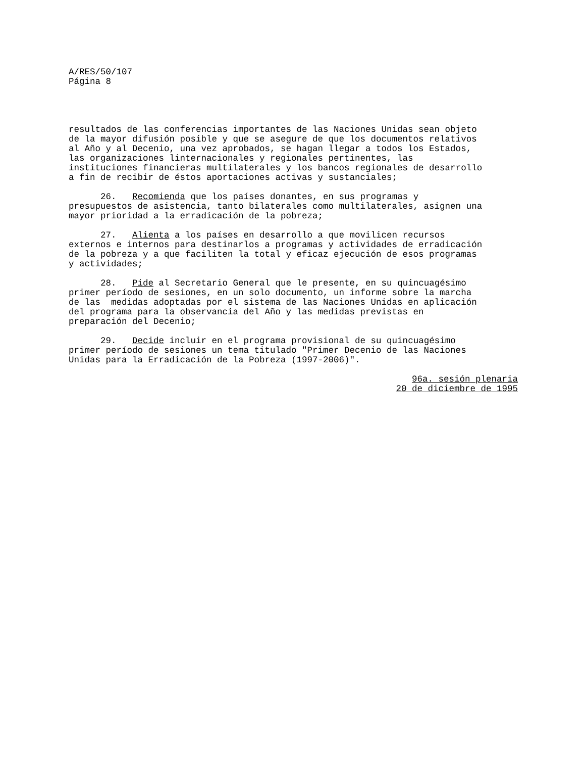A/RES/50/107 Página 8
resultados de las conferencias importantes de las Naciones Unidas sean objeto de la mayor difusión posible y que se asegure de que los documentos relativos al Año y al Decenio, una vez aprobados, se hagan llegar a todos los Estados, las organizaciones linternacionales y regionales pertinentes, las instituciones financieras multilaterales y los bancos regionales de desarrollo a fin de recibir de éstos aportaciones activas y sustanciales;
26. Recomienda que los países donantes, en sus programas y presupuestos de asistencia, tanto bilaterales como multilaterales, asignen una mayor prioridad a la erradicación de la pobreza;
27. Alienta a los países en desarrollo a que movilicen recursos externos e internos para destinarlos a programas y actividades de erradicación de la pobreza y a que faciliten la total y eficaz ejecución de esos programas y actividades;
28. Pide al Secretario General que le presente, en su quincuagésimo primer período de sesiones, en un solo documento, un informe sobre la marcha de las medidas adoptadas por el sistema de las Naciones Unidas en aplicación del programa para la observancia del Año y las medidas previstas en preparación del Decenio;
29. Decide incluir en el programa provisional de su quincuagésimo primer período de sesiones un tema titulado "Primer Decenio de las Naciones Unidas para la Erradicación de la Pobreza (1997-2006)".
96a. sesión plenaria 20 de diciembre de 1995